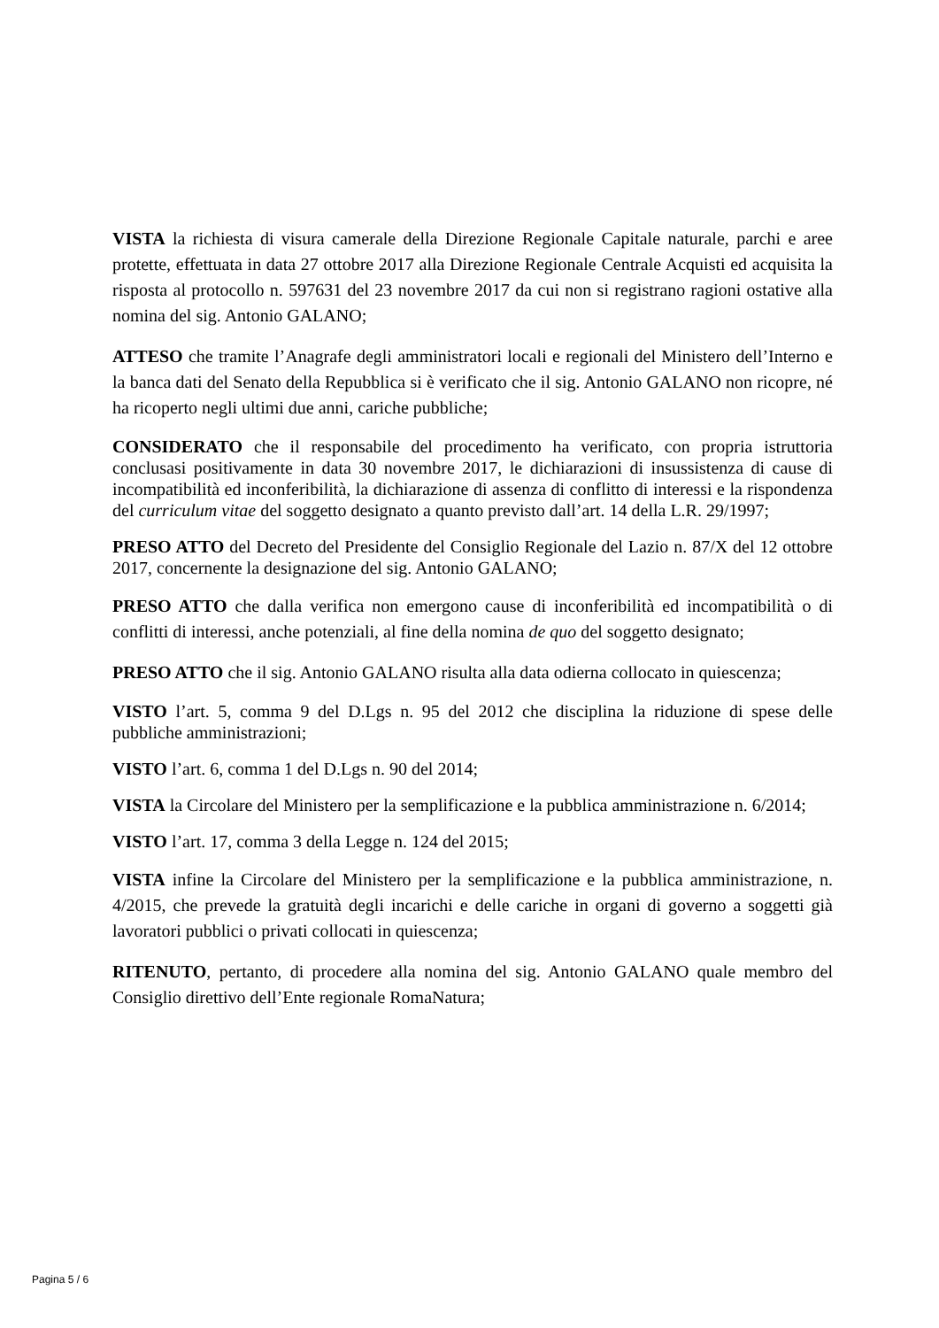VISTA la richiesta di visura camerale della Direzione Regionale Capitale naturale, parchi e aree protette, effettuata in data 27 ottobre 2017 alla Direzione Regionale Centrale Acquisti ed acquisita la risposta al protocollo n. 597631 del 23 novembre 2017 da cui non si registrano ragioni ostative alla nomina del sig. Antonio GALANO;
ATTESO che tramite l’Anagrafe degli amministratori locali e regionali del Ministero dell’Interno e la banca dati del Senato della Repubblica si è verificato che il sig. Antonio GALANO non ricopre, né ha ricoperto negli ultimi due anni, cariche pubbliche;
CONSIDERATO che il responsabile del procedimento ha verificato, con propria istruttoria conclusasi positivamente in data 30 novembre 2017, le dichiarazioni di insussistenza di cause di incompatibilità ed inconferibilità, la dichiarazione di assenza di conflitto di interessi e la rispondenza del curriculum vitae del soggetto designato a quanto previsto dall’art. 14 della L.R. 29/1997;
PRESO ATTO del Decreto del Presidente del Consiglio Regionale del Lazio n. 87/X del 12 ottobre 2017, concernente la designazione del sig. Antonio GALANO;
PRESO ATTO che dalla verifica non emergono cause di inconferibilità ed incompatibilità o di conflitti di interessi, anche potenziali, al fine della nomina de quo del soggetto designato;
PRESO ATTO che il sig. Antonio GALANO risulta alla data odierna collocato in quiescenza;
VISTO l’art. 5, comma 9 del D.Lgs n. 95 del 2012 che disciplina la riduzione di spese delle pubbliche amministrazioni;
VISTO l’art. 6, comma 1 del D.Lgs n. 90 del 2014;
VISTA la Circolare del Ministero per la semplificazione e la pubblica amministrazione n. 6/2014;
VISTO l’art. 17, comma 3 della Legge n. 124 del 2015;
VISTA infine la Circolare del Ministero per la semplificazione e la pubblica amministrazione, n. 4/2015, che prevede la gratuità degli incarichi e delle cariche in organi di governo a soggetti già lavoratori pubblici o privati collocati in quiescenza;
RITENUTO, pertanto, di procedere alla nomina del sig. Antonio GALANO quale membro del Consiglio direttivo dell’Ente regionale RomaNatura;
Pagina 5 / 6